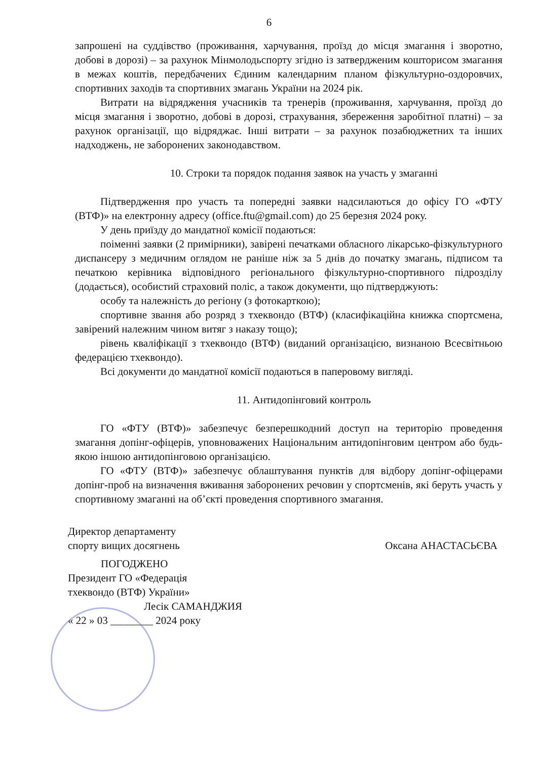6
запрошені на суддівство (проживання, харчування, проїзд до місця змагання і зворотно, добові в дорозі) – за рахунок Мінмолодьспорту згідно із затвердженим кошторисом змагання в межах коштів, передбачених Єдиним календарним планом фізкультурно-оздоровчих, спортивних заходів та спортивних змагань України на 2024 рік.
Витрати на відрядження учасників та тренерів (проживання, харчування, проїзд до місця змагання і зворотно, добові в дорозі, страхування, збереження заробітної платні) – за рахунок організації, що відряджає. Інші витрати – за рахунок позабюджетних та інших надходжень, не заборонених законодавством.
10. Строки та порядок подання заявок на участь у змаганні
Підтвердження про участь та попередні заявки надсилаються до офісу ГО «ФТУ (ВТФ)» на електронну адресу (office.ftu@gmail.com) до 25 березня 2024 року.
У день приїзду до мандатної комісії подаються:
поіменні заявки (2 примірники), завірені печатками обласного лікарсько-фізкультурного диспансеру з медичним оглядом не раніше ніж за 5 днів до початку змагань, підписом та печаткою керівника відповідного регіонального фізкультурно-спортивного підрозділу (додається), особистий страховий поліс, а також документи, що підтверджують:
особу та належність до регіону (з фотокарткою);
спортивне звання або розряд з тхеквондо (ВТФ) (класифікаційна книжка спортсмена, завірений належним чином витяг з наказу тощо);
рівень кваліфікації з тхеквондо (ВТФ) (виданий організацією, визнаною Всесвітньою федерацією тхеквондо).
Всі документи до мандатної комісії подаються в паперовому вигляді.
11. Антидопінговий контроль
ГО «ФТУ (ВТФ)» забезпечує безперешкодний доступ на територію проведення змагання допінг-офіцерів, уповноважених Національним антидопінговим центром або будь-якою іншою антидопінговою організацією.
ГО «ФТУ (ВТФ)» забезпечує облаштування пунктів для відбору допінг-офіцерами допінг-проб на визначення вживання заборонених речовин у спортсменів, які беруть участь у спортивному змаганні на об’єкті проведення спортивного змагання.
Директор департаменту
спорту вищих досягнень
Оксана АНАСТАСЬЄВА
ПОГОДЖЕНО
Президент ГО «Федерація
тхеквондо (ВТФ) України»
Лесік САМАНДЖИЯ
« 22 » 03 ________ 2024 року